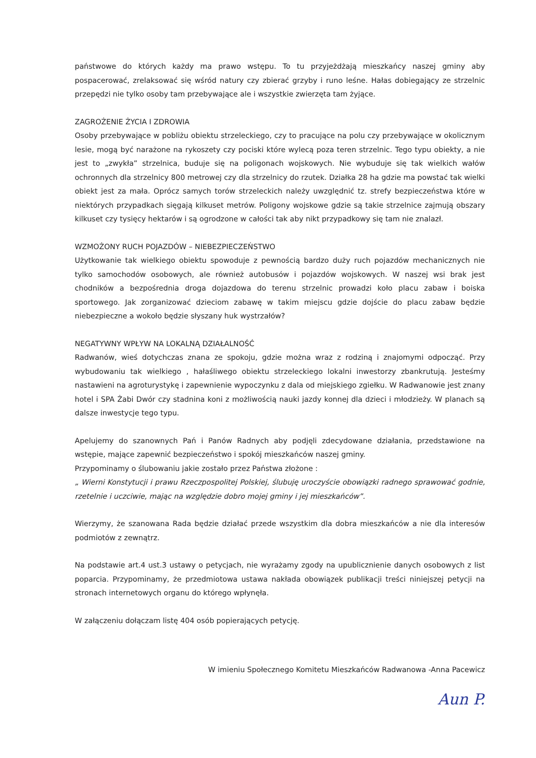państwowe do których każdy ma prawo wstępu. To tu przyjeżdżają mieszkańcy naszej gminy aby pospacerować, zrelaksować się wśród natury czy zbierać grzyby i runo leśne. Hałas dobiegający ze strzelnic przepędzi nie tylko osoby tam przebywające ale i wszystkie zwierzęta tam żyjące.
ZAGROŻENIE ŻYCIA I ZDROWIA
Osoby przebywające w pobliżu obiektu strzeleckiego, czy to pracujące na polu czy przebywające w okolicznym lesie, mogą być narażone na rykoszety czy pociski które wylecą poza teren strzelnic. Tego typu obiekty, a nie jest to „zwykła” strzelnica, buduje się na poligonach wojskowych. Nie wybuduje się tak wielkich wałów ochronnych dla strzelnicy 800 metrowej czy dla strzelnicy do rzutek. Działka 28 ha gdzie ma powstać tak wielki obiekt jest za mała. Oprócz samych torów strzeleckich należy uwzględnić tz. strefy bezpieczeństwa które w niektórych przypadkach sięgają kilkuset metrów. Poligony wojskowe gdzie są takie strzelnice zajmują obszary kilkuset czy tysięcy hektarów i są ogrodzone w całości tak aby nikt przypadkowy się tam nie znalazł.
WZMOŻONY RUCH POJAZDÓW – NIEBEZPIECZEŃSTWO
Użytkowanie tak wielkiego obiektu spowoduje z pewnością bardzo duży ruch pojazdów mechanicznych nie tylko samochodów osobowych, ale również autobusów i pojazdów wojskowych. W naszej wsi brak jest chodników a bezpośrednia droga dojazdowa do terenu strzelnic prowadzi koło placu zabaw i boiska sportowego. Jak zorganizować dzieciom zabawę w takim miejscu gdzie dojście do placu zabaw będzie niebezpieczne a wokoło będzie słyszany huk wystrzałów?
NEGATYWNY WPŁYW NA LOKALNĄ DZIAŁALNOŚĆ
Radwanów, wieś dotychczas znana ze spokoju, gdzie można wraz z rodziną i znajomymi odpocząć. Przy wybudowaniu tak wielkiego , hałaśliwego obiektu strzeleckiego lokalni inwestorzy zbankrutują. Jesteśmy nastawieni na agroturystykę i zapewnienie wypoczynku z dala od miejskiego zgiełku. W Radwanowie jest znany hotel i SPA Żabi Dwór czy stadnina koni z możliwością nauki jazdy konnej dla dzieci i młodzieży. W planach są dalsze inwestycje tego typu.
Apelujemy do szanownych Pań i Panów Radnych aby podjęli zdecydowane działania, przedstawione na wstępie, mające zapewnić bezpieczeństwo i spokój mieszkańców naszej gminy.
Przypominamy o ślubowaniu jakie zostało przez Państwa złożone :
„ Wierni Konstytucji i prawu Rzeczpospolitej Polskiej, ślubuję uroczyście obowiązki radnego sprawować godnie, rzetelnie i uczciwie, mając na względzie dobro mojej gminy i jej mieszkańców”.
Wierzymy, że szanowana Rada będzie działać przede wszystkim dla dobra mieszkańców a nie dla interesów podmiotów z zewnątrz.
Na podstawie art.4 ust.3 ustawy o petycjach, nie wyrażamy zgody na upublicznienie danych osobowych z list poparcia. Przypominamy, że przedmiotowa ustawa nakłada obowiązek publikacji treści niniejszej petycji na stronach internetowych organu do którego wpłynęła.
W załączeniu dołączam listę 404 osób popierających petycję.
W imieniu Społecznego Komitetu Mieszkańców Radwanowa -Anna Pacewicz
Aun P.